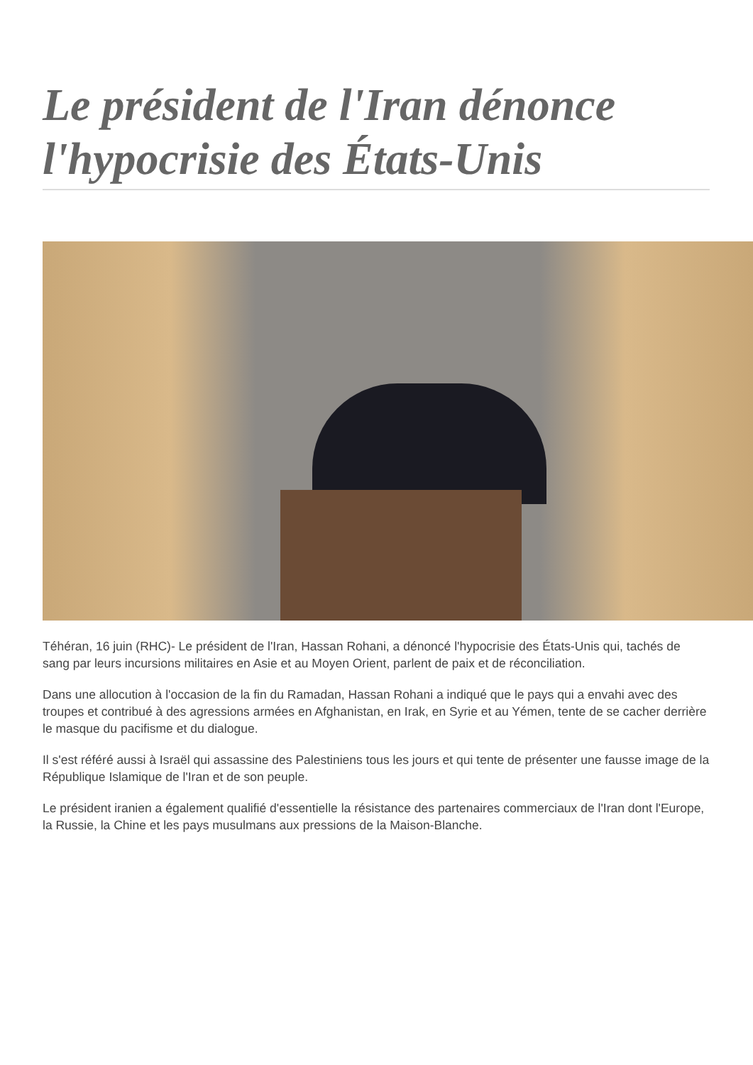Le président de l'Iran dénonce l'hypocrisie des États-Unis
Téhéran, 16 juin (RHC)- Le président de l'Iran, Hassan Rohani, a dénoncé l'hypocrisie des États-Unis qui, tachés de sang par leurs incursions militaires en Asie et au Moyen Orient, parlent de paix et de réconciliation.
Dans une allocution à l'occasion de la fin du Ramadan, Hassan Rohani a indiqué que le pays qui a envahi avec des troupes et contribué à des agressions armées en Afghanistan, en Irak, en Syrie et au Yémen, tente de se cacher derrière le masque du pacifisme et du dialogue.
Il s'est référé aussi à Israël qui assassine des Palestiniens tous les jours et qui tente de présenter une fausse image de la République Islamique de l'Iran et de son peuple.
Le président iranien a également qualifié d'essentielle la résistance des partenaires commerciaux de l'Iran dont l'Europe, la Russie, la Chine et les pays musulmans aux pressions de la Maison-Blanche.